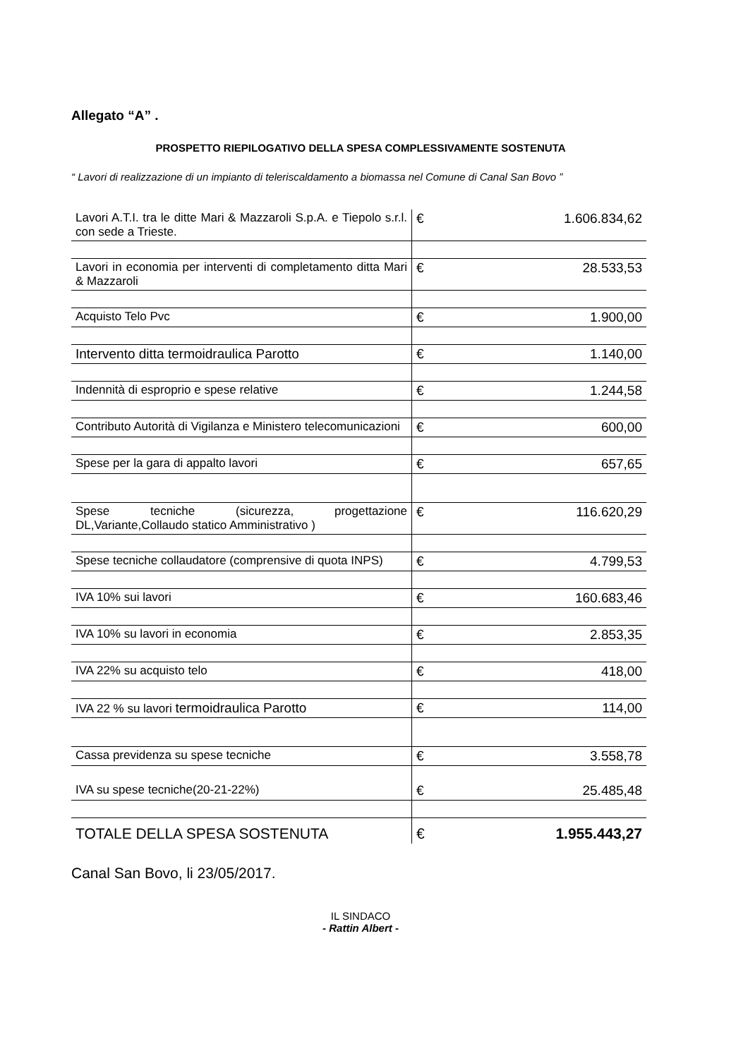Allegato “A” .
PROSPETTO RIEPILOGATIVO DELLA SPESA COMPLESSIVAMENTE SOSTENUTA
“ Lavori di realizzazione di un impianto di teleriscaldamento a biomassa nel Comune di Canal San Bovo ”
| Lavori A.T.I. tra le ditte Mari & Mazzaroli S.p.A. e Tiepolo s.r.l. con sede a Trieste. | € | 1.606.834,62 |
| Lavori in economia per interventi di completamento ditta Mari & Mazzaroli | € | 28.533,53 |
| Acquisto Telo Pvc | € | 1.900,00 |
| Intervento ditta termoidraulica Parotto | € | 1.140,00 |
| Indennità di esproprio e spese relative | € | 1.244,58 |
| Contributo Autorità di Vigilanza e Ministero telecomunicazioni | € | 600,00 |
| Spese per la gara di appalto lavori | € | 657,65 |
| Spese tecniche (sicurezza, progettazione DL,Variante,Collaudo statico Amministrativo ) | € | 116.620,29 |
| Spese tecniche collaudatore (comprensive di quota INPS) | € | 4.799,53 |
| IVA 10% sui lavori | € | 160.683,46 |
| IVA 10% su lavori in economia | € | 2.853,35 |
| IVA 22% su acquisto telo | € | 418,00 |
| IVA 22 % su lavori termoidraulica Parotto | € | 114,00 |
| Cassa previdenza su spese tecniche | € | 3.558,78 |
| IVA su spese tecniche(20-21-22%) | € | 25.485,48 |
| TOTALE DELLA SPESA SOSTENUTA | € | 1.955.443,27 |
Canal San Bovo, li 23/05/2017.
IL SINDACO
- Rattin Albert -